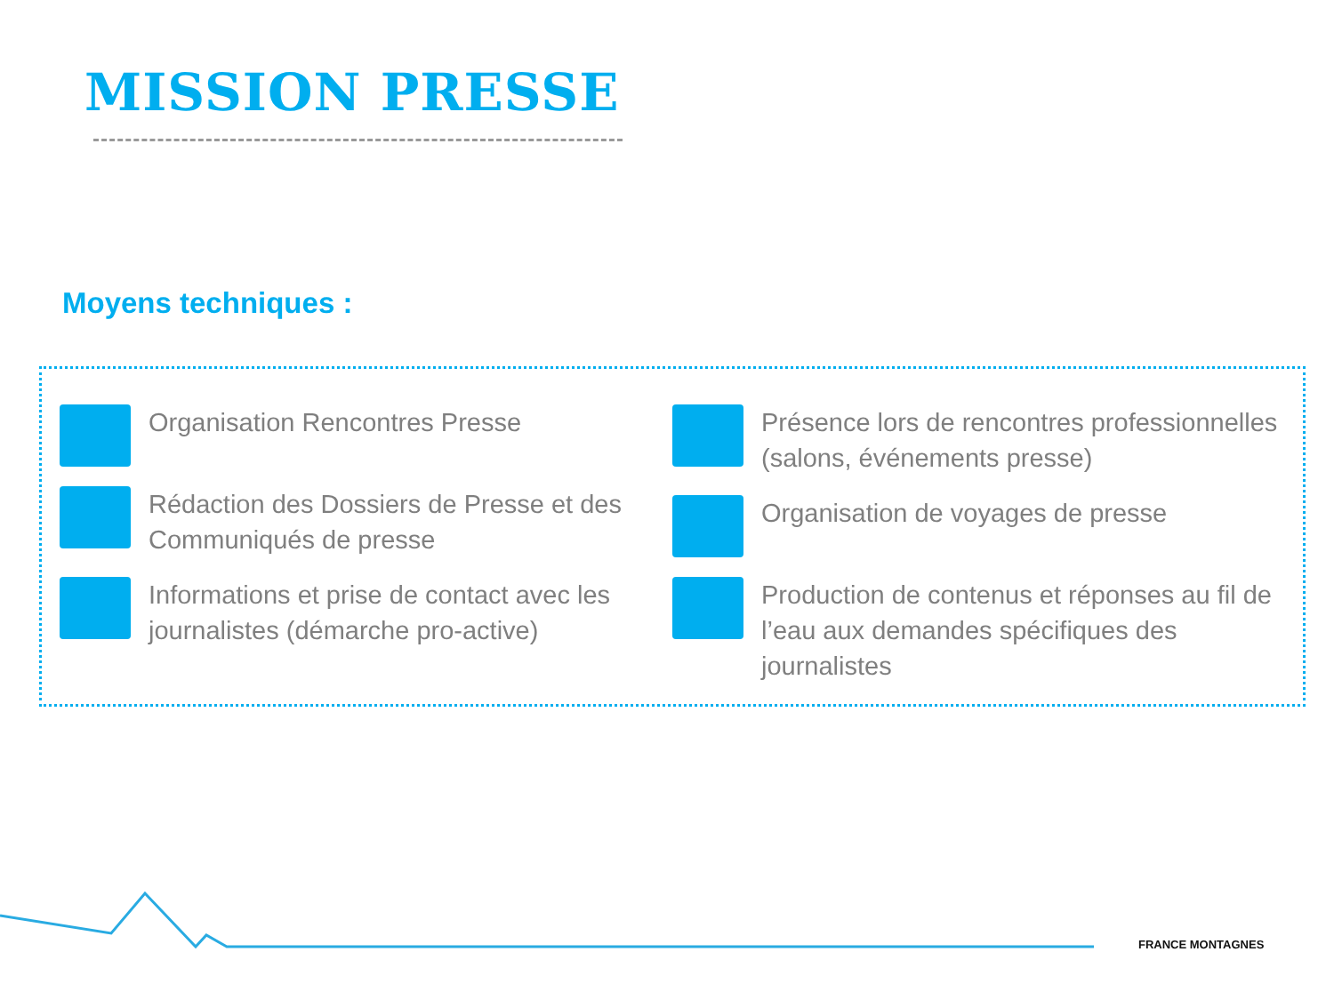MISSION PRESSE
Moyens techniques :
Organisation Rencontres Presse
Rédaction des Dossiers de Presse et des Communiqués de presse
Informations et prise de contact avec les journalistes (démarche pro-active)
Présence lors de rencontres professionnelles (salons, événements presse)
Organisation de voyages de presse
Production de contenus et réponses au fil de l’eau aux demandes spécifiques des journalistes
FRANCE MONTAGNES